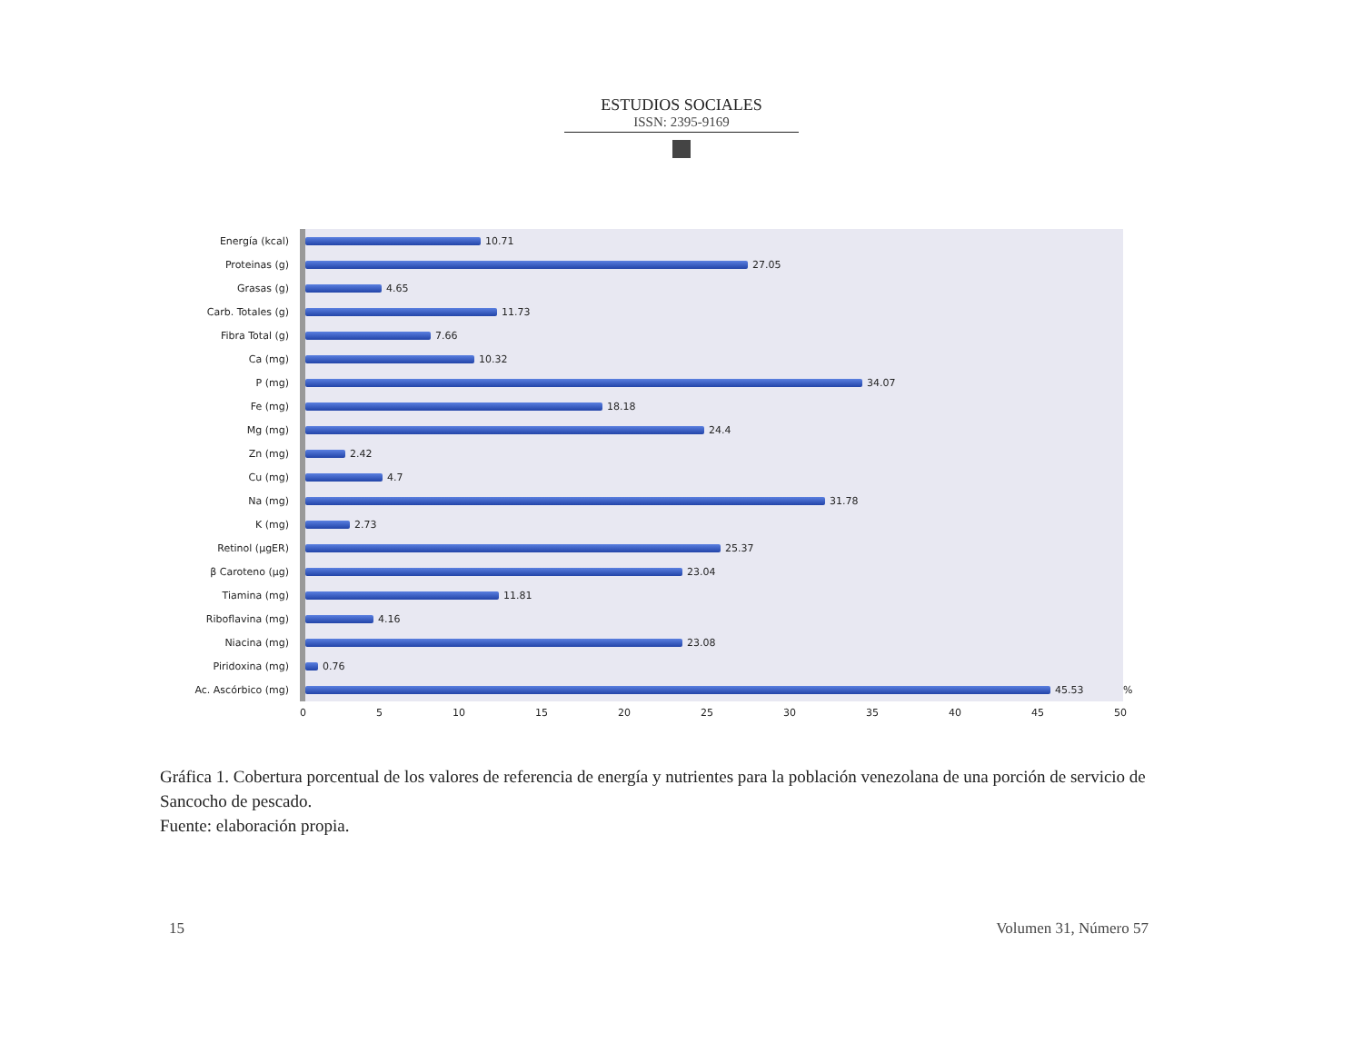ESTUDIOS SOCIALES
ISSN: 2395-9169
Energía (kcal)
10.71
Proteinas (g)
27.05
Grasas (g)
4.65
Carb. Totales (g)
11.73
Fibra Total (g)
7.66
Ca (mg)
10.32
P (mg)
34.07
Fe (mg)
18.18
Mg (mg)
24.4
Zn (mg)
2.42
Cu (mg)
4.7
Na (mg)
31.78
K (mg)
2.73
Retinol (µgER)
25.37
β Caroteno (µg)
23.04
Tiamina (mg)
11.81
Riboflavina (mg)
4.16
Niacina (mg)
23.08
Piridoxina (mg)
0.76
Ac. Ascórbico (mg)
45.53
%
0 5 10 15 20 25 30 35 40 45 50
Gráfica 1. Cobertura porcentual de los valores de referencia de energía y nutrientes para la población venezolana de una porción de servicio de Sancocho de pescado.
Fuente: elaboración propia.
15 Volumen 31, Número 57